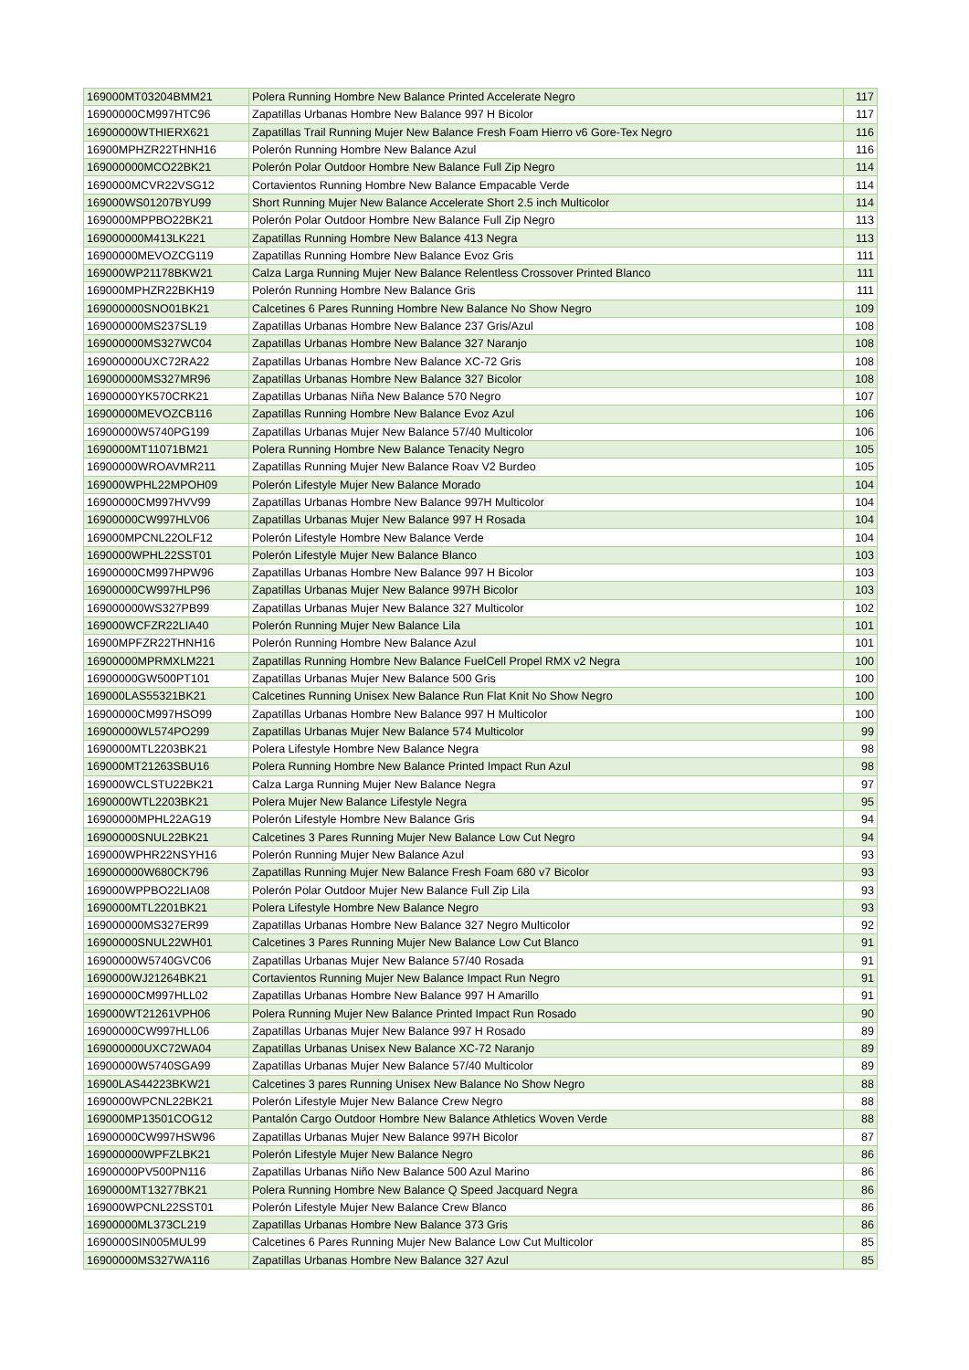| 169000MT03204BMM21 | Polera Running Hombre New Balance Printed Accelerate Negro | 117 |
| 16900000CM997HTC96 | Zapatillas Urbanas Hombre New Balance 997 H Bicolor | 117 |
| 16900000WTHIERX621 | Zapatillas Trail Running Mujer New Balance Fresh Foam Hierro v6 Gore-Tex Negro | 116 |
| 16900MPHZR22THNH16 | Polerón Running Hombre New Balance Azul | 116 |
| 169000000MCO22BK21 | Polerón Polar Outdoor Hombre New Balance Full Zip Negro | 114 |
| 1690000MCVR22VSG12 | Cortavientos Running Hombre New Balance Empacable Verde | 114 |
| 169000WS01207BYU99 | Short Running Mujer New Balance Accelerate Short 2.5 inch Multicolor | 114 |
| 1690000MPPBO22BK21 | Polerón Polar Outdoor Hombre New Balance Full Zip Negro | 113 |
| 169000000M413LK221 | Zapatillas Running Hombre New Balance 413 Negra | 113 |
| 16900000MEVOZCG119 | Zapatillas Running Hombre New Balance Evoz Gris | 111 |
| 169000WP21178BKW21 | Calza Larga Running Mujer New Balance Relentless Crossover Printed Blanco | 111 |
| 169000MPHZR22BKH19 | Polerón Running Hombre New Balance Gris | 111 |
| 169000000SNO01BK21 | Calcetines 6 Pares Running Hombre New Balance No Show Negro | 109 |
| 169000000MS237SL19 | Zapatillas Urbanas Hombre New Balance 237 Gris/Azul | 108 |
| 169000000MS327WC04 | Zapatillas Urbanas Hombre New Balance 327 Naranjo | 108 |
| 169000000UXC72RA22 | Zapatillas Urbanas Hombre New Balance XC-72 Gris | 108 |
| 169000000MS327MR96 | Zapatillas Urbanas Hombre New Balance 327 Bicolor | 108 |
| 16900000YK570CRK21 | Zapatillas Urbanas Niña New Balance 570 Negro | 107 |
| 16900000MEVOZCB116 | Zapatillas Running Hombre New Balance Evoz Azul | 106 |
| 16900000W5740PG199 | Zapatillas Urbanas Mujer New Balance 57/40 Multicolor | 106 |
| 1690000MT11071BM21 | Polera Running Hombre New Balance Tenacity Negro | 105 |
| 16900000WROAVMR211 | Zapatillas Running Mujer New Balance Roav V2 Burdeo | 105 |
| 169000WPHL22MPOH09 | Polerón Lifestyle Mujer New Balance Morado | 104 |
| 16900000CM997HVV99 | Zapatillas Urbanas Hombre New Balance 997H Multicolor | 104 |
| 16900000CW997HLV06 | Zapatillas Urbanas Mujer New Balance 997 H Rosada | 104 |
| 169000MPCNL22OLF12 | Polerón Lifestyle Hombre New Balance Verde | 104 |
| 1690000WPHL22SST01 | Polerón Lifestyle Mujer New Balance Blanco | 103 |
| 16900000CM997HPW96 | Zapatillas Urbanas Hombre New Balance 997 H Bicolor | 103 |
| 16900000CW997HLP96 | Zapatillas Urbanas Mujer New Balance 997H Bicolor | 103 |
| 169000000WS327PB99 | Zapatillas Urbanas Mujer New Balance 327 Multicolor | 102 |
| 169000WCFZR22LIA40 | Polerón Running Mujer New Balance Lila | 101 |
| 16900MPFZR22THNH16 | Polerón Running Hombre New Balance Azul | 101 |
| 16900000MPRMXLM221 | Zapatillas Running Hombre New Balance FuelCell Propel RMX v2 Negra | 100 |
| 16900000GW500PT101 | Zapatillas Urbanas Mujer New Balance 500 Gris | 100 |
| 169000LAS55321BK21 | Calcetines Running Unisex New Balance Run Flat Knit No Show Negro | 100 |
| 16900000CM997HSO99 | Zapatillas Urbanas Hombre New Balance 997 H Multicolor | 100 |
| 16900000WL574PO299 | Zapatillas Urbanas Mujer New Balance 574 Multicolor | 99 |
| 1690000MTL2203BK21 | Polera Lifestyle Hombre New Balance Negra | 98 |
| 169000MT21263SBU16 | Polera Running Hombre New Balance Printed Impact Run Azul | 98 |
| 169000WCLSTU22BK21 | Calza Larga Running Mujer New Balance Negra | 97 |
| 1690000WTL2203BK21 | Polera Mujer New Balance Lifestyle Negra | 95 |
| 16900000MPHL22AG19 | Polerón Lifestyle Hombre New Balance Gris | 94 |
| 16900000SNUL22BK21 | Calcetines 3 Pares Running Mujer New Balance Low Cut Negro | 94 |
| 169000WPHR22NSYH16 | Polerón Running Mujer New Balance Azul | 93 |
| 169000000W680CK796 | Zapatillas Running Mujer New Balance Fresh Foam 680 v7 Bicolor | 93 |
| 169000WPPBO22LIA08 | Polerón Polar Outdoor Mujer New Balance Full Zip Lila | 93 |
| 1690000MTL2201BK21 | Polera Lifestyle Hombre New Balance Negro | 93 |
| 169000000MS327ER99 | Zapatillas Urbanas Hombre New Balance 327 Negro Multicolor | 92 |
| 16900000SNUL22WH01 | Calcetines 3 Pares Running Mujer New Balance Low Cut Blanco | 91 |
| 16900000W5740GVC06 | Zapatillas Urbanas Mujer New Balance 57/40 Rosada | 91 |
| 1690000WJ21264BK21 | Cortavientos Running Mujer New Balance Impact Run Negro | 91 |
| 16900000CM997HLL02 | Zapatillas Urbanas Hombre New Balance 997 H Amarillo | 91 |
| 169000WT21261VPH06 | Polera Running Mujer New Balance Printed Impact Run Rosado | 90 |
| 16900000CW997HLL06 | Zapatillas Urbanas Mujer New Balance 997 H Rosado | 89 |
| 169000000UXC72WA04 | Zapatillas Urbanas Unisex New Balance XC-72 Naranjo | 89 |
| 16900000W5740SGA99 | Zapatillas Urbanas Mujer New Balance 57/40 Multicolor | 89 |
| 16900LAS44223BKW21 | Calcetines 3 pares Running Unisex New Balance No Show Negro | 88 |
| 1690000WPCNL22BK21 | Polerón Lifestyle Mujer New Balance Crew Negro | 88 |
| 169000MP13501COG12 | Pantalón Cargo Outdoor Hombre New Balance Athletics Woven Verde | 88 |
| 16900000CW997HSW96 | Zapatillas Urbanas Mujer New Balance 997H Bicolor | 87 |
| 169000000WPFZLBK21 | Polerón Lifestyle Mujer New Balance Negro | 86 |
| 16900000PV500PN116 | Zapatillas Urbanas Niño New Balance 500 Azul Marino | 86 |
| 1690000MT13277BK21 | Polera Running Hombre New Balance Q Speed Jacquard Negra | 86 |
| 169000WPCNL22SST01 | Polerón Lifestyle Mujer New Balance Crew Blanco | 86 |
| 16900000ML373CL219 | Zapatillas Urbanas Hombre New Balance 373 Gris | 86 |
| 1690000SIN005MUL99 | Calcetines 6 Pares Running Mujer New Balance Low Cut Multicolor | 85 |
| 16900000MS327WA116 | Zapatillas Urbanas Hombre New Balance 327 Azul | 85 |